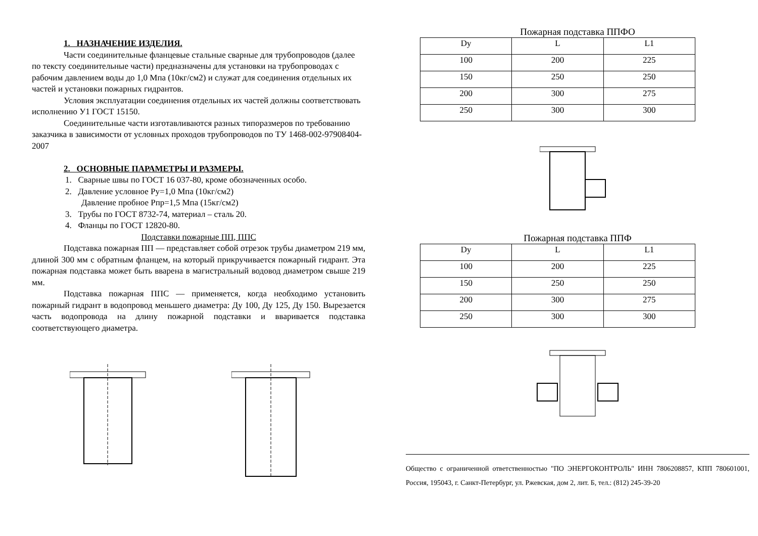1. НАЗНАЧЕНИЕ ИЗДЕЛИЯ.
Части соединительные фланцевые стальные сварные для трубопроводов (далее по тексту соединительные части) предназначены для установки на трубопроводах с рабочим давлением воды до 1,0 Мпа (10кг/см2) и служат для соединения отдельных их частей и установки пожарных гидрантов.
Условия эксплуатации соединения отдельных их частей должны соответствовать исполнению У1 ГОСТ 15150.
Соединительные части изготавливаются разных типоразмеров по требованию заказчика в зависимости от условных проходов трубопроводов по ТУ 1468-002-97908404-2007
2. ОСНОВНЫЕ ПАРАМЕТРЫ И РАЗМЕРЫ.
1. Сварные швы по ГОСТ 16 037-80, кроме обозначенных особо.
2. Давление условное Ру=1,0 Мпа (10кг/см2)
Давление пробное Рпр=1,5 Мпа (15кг/см2)
3. Трубы по ГОСТ 8732-74, материал – сталь 20.
4. Фланцы по ГОСТ 12820-80.
Подставки пожарные ПП, ППС
Подставка пожарная ПП — представляет собой отрезок трубы диаметром 219 мм, длиной 300 мм с обратным фланцем, на который прикручивается пожарный гидрант. Эта пожарная подставка может быть вварена в магистральный водовод диаметром свыше 219 мм.
Подставка пожарная ППС — применяется, когда необходимо установить пожарный гидрант в водопровод меньшего диаметра: Ду 100, Ду 125, Ду 150. Вырезается часть водопровода на длину пожарной подставки и вваривается подставка соответствующего диаметра.
Пожарная подставка ППФО
| Dy | L | L1 |
| --- | --- | --- |
| 100 | 200 | 225 |
| 150 | 250 | 250 |
| 200 | 300 | 275 |
| 250 | 300 | 300 |
Пожарная подставка ППФ
| Dy | L | L1 |
| --- | --- | --- |
| 100 | 200 | 225 |
| 150 | 250 | 250 |
| 200 | 300 | 275 |
| 250 | 300 | 300 |
Общество с ограниченной ответственностью "ПО ЭНЕРГОКОНТРОЛЬ" ИНН 7806208857, КПП 780601001, Россия, 195043, г. Санкт-Петербург, ул. Ржевская, дом 2, лит. Б, тел.: (812) 245-39-20